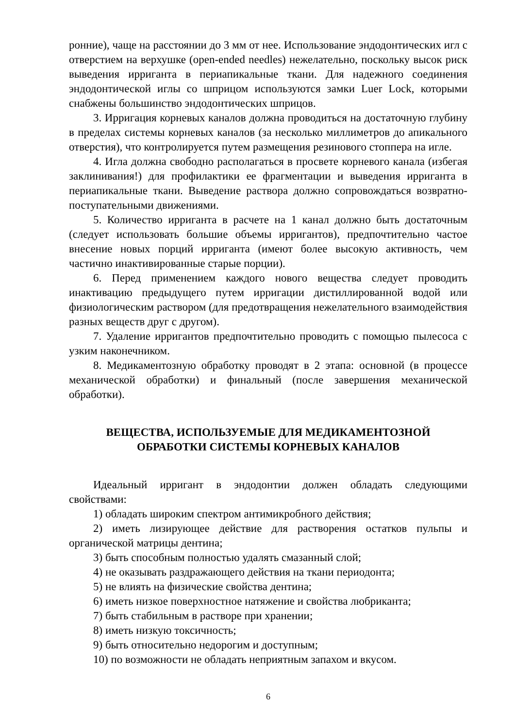ронние), чаще на расстоянии до 3 мм от нее. Использование эндодонтических игл с отверстием на верхушке (open-ended needles) нежелательно, поскольку высок риск выведения ирриганта в периапикальные ткани. Для надежного соединения эндодонтической иглы со шприцом используются замки Luer Lock, которыми снабжены большинство эндодонтических шприцов.
3. Ирригация корневых каналов должна проводиться на достаточную глубину в пределах системы корневых каналов (за несколько миллиметров до апикального отверстия), что контролируется путем размещения резинового стоппера на игле.
4. Игла должна свободно располагаться в просвете корневого канала (избегая заклинивания!) для профилактики ее фрагментации и выведения ирриганта в периапикальные ткани. Выведение раствора должно сопровождаться возвратно-поступательными движениями.
5. Количество ирриганта в расчете на 1 канал должно быть достаточным (следует использовать большие объемы ирригантов), предпочтительно частое внесение новых порций ирриганта (имеют более высокую активность, чем частично инактивированные старые порции).
6. Перед применением каждого нового вещества следует проводить инактивацию предыдущего путем ирригации дистиллированной водой или физиологическим раствором (для предотвращения нежелательного взаимодействия разных веществ друг с другом).
7. Удаление ирригантов предпочтительно проводить с помощью пылесоса с узким наконечником.
8. Медикаментозную обработку проводят в 2 этапа: основной (в процессе механической обработки) и финальный (после завершения механической обработки).
ВЕЩЕСТВА, ИСПОЛЬЗУЕМЫЕ ДЛЯ МЕДИКАМЕНТОЗНОЙ
ОБРАБОТКИ СИСТЕМЫ КОРНЕВЫХ КАНАЛОВ
Идеальный ирригант в эндодонтии должен обладать следующими свойствами:
1) обладать широким спектром антимикробного действия;
2) иметь лизирующее действие для растворения остатков пульпы и органической матрицы дентина;
3) быть способным полностью удалять смазанный слой;
4) не оказывать раздражающего действия на ткани периодонта;
5) не влиять на физические свойства дентина;
6) иметь низкое поверхностное натяжение и свойства любриканта;
7) быть стабильным в растворе при хранении;
8) иметь низкую токсичность;
9) быть относительно недорогим и доступным;
10) по возможности не обладать неприятным запахом и вкусом.
6